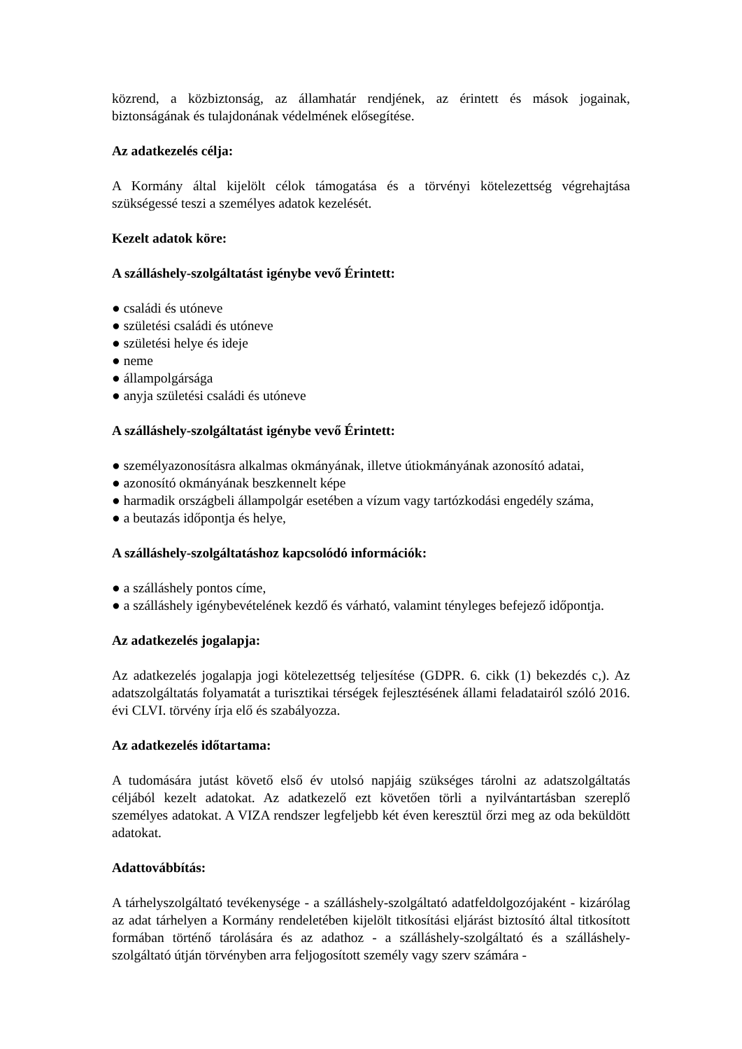közrend, a közbiztonság, az államhatár rendjének, az érintett és mások jogainak, biztonságának és tulajdonának védelmének elősegítése.
Az adatkezelés célja:
A Kormány által kijelölt célok támogatása és a törvényi kötelezettség végrehajtása szükségessé teszi a személyes adatok kezelését.
Kezelt adatok köre:
A szálláshely-szolgáltatást igénybe vevő Érintett:
● családi és utóneve
● születési családi és utóneve
● születési helye és ideje
● neme
● állampolgársága
● anyja születési családi és utóneve
A szálláshely-szolgáltatást igénybe vevő Érintett:
● személyazonosításra alkalmas okmányának, illetve útiokmányának azonosító adatai,
● azonosító okmányának beszkennelt képe
● harmadik országbeli állampolgár esetében a vízum vagy tartózkodási engedély száma,
● a beutazás időpontja és helye,
A szálláshely-szolgáltatáshoz kapcsolódó információk:
● a szálláshely pontos címe,
● a szálláshely igénybevételének kezdő és várható, valamint tényleges befejező időpontja.
Az adatkezelés jogalapja:
Az adatkezelés jogalapja jogi kötelezettség teljesítése (GDPR. 6. cikk (1) bekezdés c,). Az adatszolgáltatás folyamatát a turisztikai térségek fejlesztésének állami feladatairól szóló 2016. évi CLVI. törvény írja elő és szabályozza.
Az adatkezelés időtartama:
A tudomására jutást követő első év utolsó napjáig szükséges tárolni az adatszolgáltatás céljából kezelt adatokat. Az adatkezelő ezt követően törli a nyilvántartásban szereplő személyes adatokat. A VIZA rendszer legfeljebb két éven keresztül őrzi meg az oda beküldött adatokat.
Adattovábbítás:
A tárhelyszolgáltató tevékenysége - a szálláshely-szolgáltató adatfeldolgozójaként - kizárólag az adat tárhelyen a Kormány rendeletében kijelölt titkosítási eljárást biztosító által titkosított formában történő tárolására és az adathoz - a szálláshely-szolgáltató és a szálláshely-szolgáltató útján törvényben arra feljogosított személy vagy szerv számára -